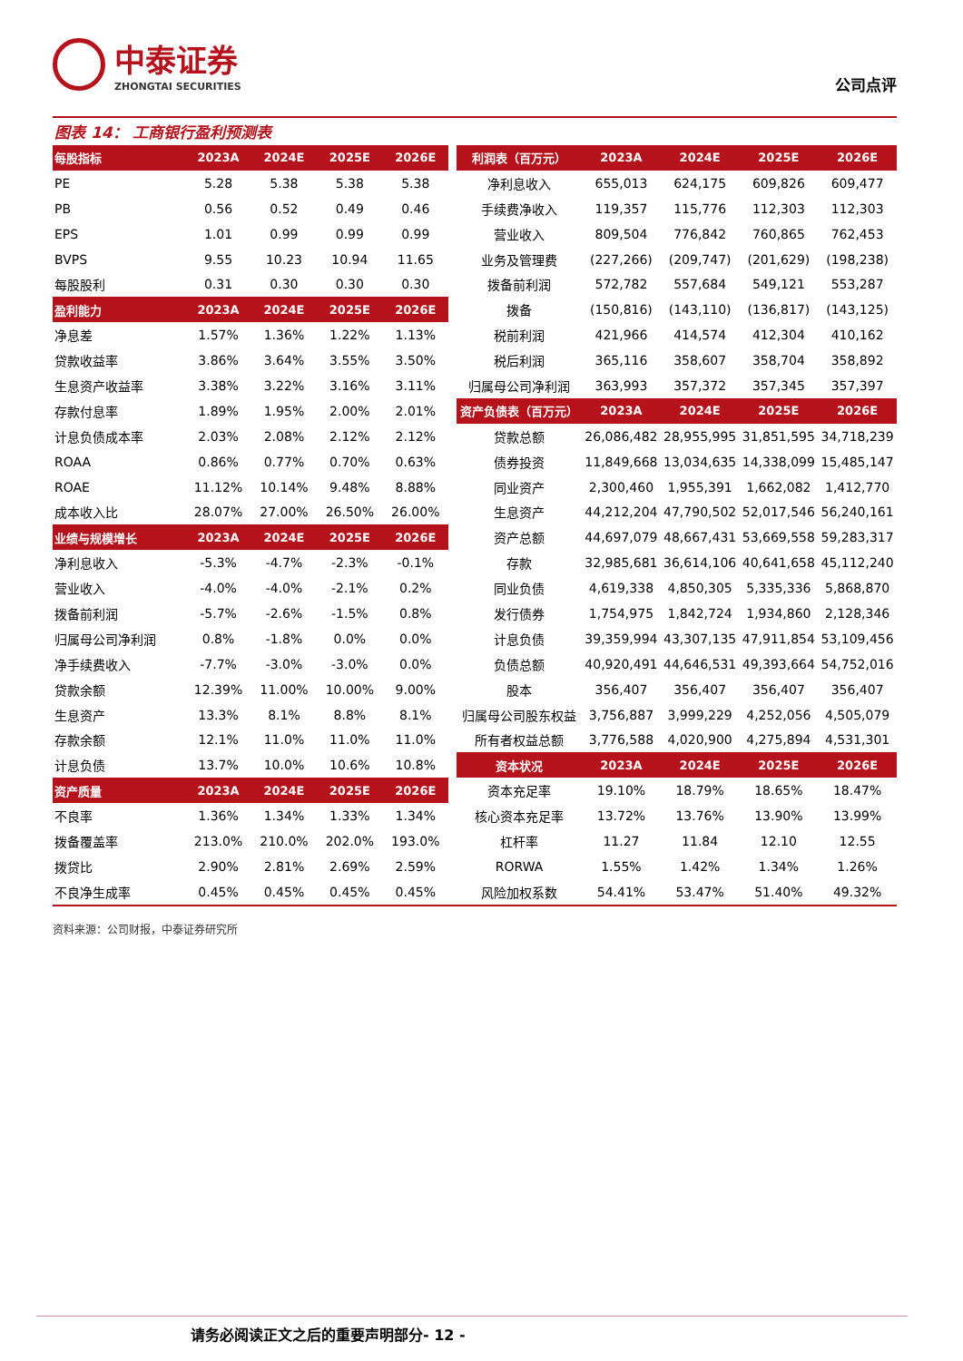中泰证券
ZHONGTAI SECURITIES
公司点评
图表 14： 工商银行盈利预测表
| 每股指标 | 2023A | 2024E | 2025E | 2026E |
| --- | --- | --- | --- | --- |
| PE | 5.28 | 5.38 | 5.38 | 5.38 |
| PB | 0.56 | 0.52 | 0.49 | 0.46 |
| EPS | 1.01 | 0.99 | 0.99 | 0.99 |
| BVPS | 9.55 | 10.23 | 10.94 | 11.65 |
| 每股股利 | 0.31 | 0.30 | 0.30 | 0.30 |
| 盈利能力 | 2023A | 2024E | 2025E | 2026E |
| 净息差 | 1.57% | 1.36% | 1.22% | 1.13% |
| 贷款收益率 | 3.86% | 3.64% | 3.55% | 3.50% |
| 生息资产收益率 | 3.38% | 3.22% | 3.16% | 3.11% |
| 存款付息率 | 1.89% | 1.95% | 2.00% | 2.01% |
| 计息负债成本率 | 2.03% | 2.08% | 2.12% | 2.12% |
| ROAA | 0.86% | 0.77% | 0.70% | 0.63% |
| ROAE | 11.12% | 10.14% | 9.48% | 8.88% |
| 成本收入比 | 28.07% | 27.00% | 26.50% | 26.00% |
| 业绩与规模增长 | 2023A | 2024E | 2025E | 2026E |
| 净利息收入 | -5.3% | -4.7% | -2.3% | -0.1% |
| 营业收入 | -4.0% | -4.0% | -2.1% | 0.2% |
| 拨备前利润 | -5.7% | -2.6% | -1.5% | 0.8% |
| 归属母公司净利润 | 0.8% | -1.8% | 0.0% | 0.0% |
| 净手续费收入 | -7.7% | -3.0% | -3.0% | 0.0% |
| 贷款余额 | 12.39% | 11.00% | 10.00% | 9.00% |
| 生息资产 | 13.3% | 8.1% | 8.8% | 8.1% |
| 存款余额 | 12.1% | 11.0% | 11.0% | 11.0% |
| 计息负债 | 13.7% | 10.0% | 10.6% | 10.8% |
| 资产质量 | 2023A | 2024E | 2025E | 2026E |
| 不良率 | 1.36% | 1.34% | 1.33% | 1.34% |
| 拨备覆盖率 | 213.0% | 210.0% | 202.0% | 193.0% |
| 拨贷比 | 2.90% | 2.81% | 2.69% | 2.59% |
| 不良净生成率 | 0.45% | 0.45% | 0.45% | 0.45% |
| 利润表（百万元） | 2023A | 2024E | 2025E | 2026E |
| --- | --- | --- | --- | --- |
| 净利息收入 | 655,013 | 624,175 | 609,826 | 609,477 |
| 手续费净收入 | 119,357 | 115,776 | 112,303 | 112,303 |
| 营业收入 | 809,504 | 776,842 | 760,865 | 762,453 |
| 业务及管理费 | (227,266) | (209,747) | (201,629) | (198,238) |
| 拨备前利润 | 572,782 | 557,684 | 549,121 | 553,287 |
| 拨备 | (150,816) | (143,110) | (136,817) | (143,125) |
| 税前利润 | 421,966 | 414,574 | 412,304 | 410,162 |
| 税后利润 | 365,116 | 358,607 | 358,704 | 358,892 |
| 归属母公司净利润 | 363,993 | 357,372 | 357,345 | 357,397 |
| 资产负债表（百万元） | 2023A | 2024E | 2025E | 2026E |
| 贷款总额 | 26,086,482 | 28,955,995 | 31,851,595 | 34,718,239 |
| 债券投资 | 11,849,668 | 13,034,635 | 14,338,099 | 15,485,147 |
| 同业资产 | 2,300,460 | 1,955,391 | 1,662,082 | 1,412,770 |
| 生息资产 | 44,212,204 | 47,790,502 | 52,017,546 | 56,240,161 |
| 资产总额 | 44,697,079 | 48,667,431 | 53,669,558 | 59,283,317 |
| 存款 | 32,985,681 | 36,614,106 | 40,641,658 | 45,112,240 |
| 同业负债 | 4,619,338 | 4,850,305 | 5,335,336 | 5,868,870 |
| 发行债券 | 1,754,975 | 1,842,724 | 1,934,860 | 2,128,346 |
| 计息负债 | 39,359,994 | 43,307,135 | 47,911,854 | 53,109,456 |
| 负债总额 | 40,920,491 | 44,646,531 | 49,393,664 | 54,752,016 |
| 股本 | 356,407 | 356,407 | 356,407 | 356,407 |
| 归属母公司股东权益 | 3,756,887 | 3,999,229 | 4,252,056 | 4,505,079 |
| 所有者权益总额 | 3,776,588 | 4,020,900 | 4,275,894 | 4,531,301 |
| 资本状况 | 2023A | 2024E | 2025E | 2026E |
| 资本充足率 | 19.10% | 18.79% | 18.65% | 18.47% |
| 核心资本充足率 | 13.72% | 13.76% | 13.90% | 13.99% |
| 杠杆率 | 11.27 | 11.84 | 12.10 | 12.55 |
| RORWA | 1.55% | 1.42% | 1.34% | 1.26% |
| 风险加权系数 | 54.41% | 53.47% | 51.40% | 49.32% |
资料来源：公司财报，中泰证券研究所
请务必阅读正文之后的重要声明部分- 12 -